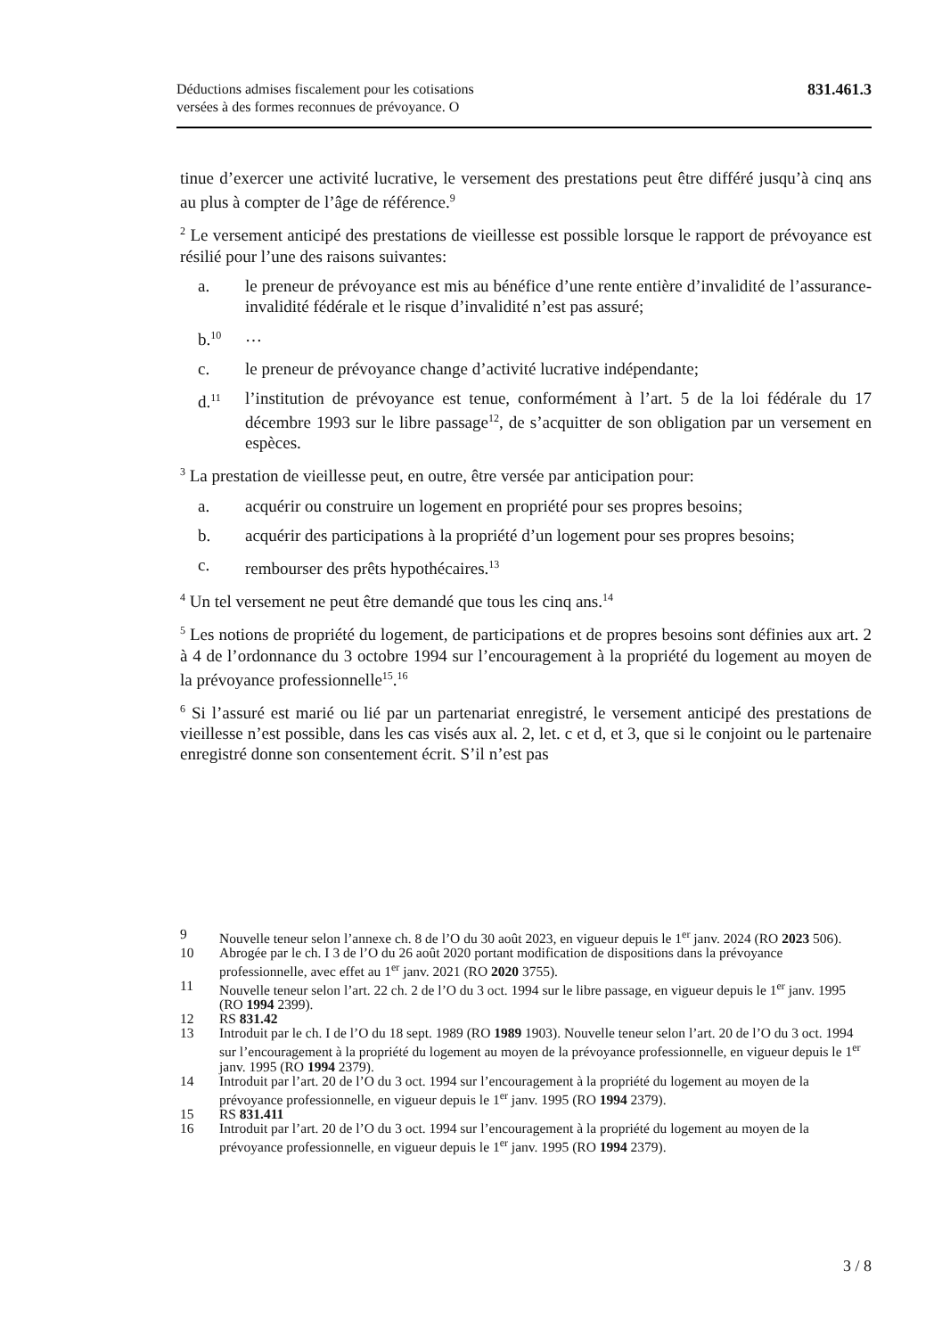Déductions admises fiscalement pour les cotisations
versées à des formes reconnues de prévoyance. O
831.461.3
tinue d’exercer une activité lucrative, le versement des prestations peut être différé jusqu’à cinq ans au plus à compter de l’âge de référence.<sup>9</sup>
<sup>2</sup> Le versement anticipé des prestations de vieillesse est possible lorsque le rapport de prévoyance est résilié pour l’une des raisons suivantes:
a. le preneur de prévoyance est mis au bénéfice d’une rente entière d’invalidité de l’assurance-invalidité fédérale et le risque d’invalidité n’est pas assuré;
b.<sup>10</sup> …
c. le preneur de prévoyance change d’activité lucrative indépendante;
d.<sup>11</sup> l’institution de prévoyance est tenue, conformément à l’art. 5 de la loi fédérale du 17 décembre 1993 sur le libre passage<sup>12</sup>, de s’acquitter de son obligation par un versement en espèces.
<sup>3</sup> La prestation de vieillesse peut, en outre, être versée par anticipation pour:
a. acquérir ou construire un logement en propriété pour ses propres besoins;
b. acquérir des participations à la propriété d’un logement pour ses propres besoins;
c. rembourser des prêts hypothécaires.<sup>13</sup>
<sup>4</sup> Un tel versement ne peut être demandé que tous les cinq ans.<sup>14</sup>
<sup>5</sup> Les notions de propriété du logement, de participations et de propres besoins sont définies aux art. 2 à 4 de l’ordonnance du 3 octobre 1994 sur l’encouragement à la propriété du logement au moyen de la prévoyance professionnelle<sup>15</sup>.<sup>16</sup>
<sup>6</sup> Si l’assuré est marié ou lié par un partenariat enregistré, le versement anticipé des prestations de vieillesse n’est possible, dans les cas visés aux al. 2, let. c et d, et 3, que si le conjoint ou le partenaire enregistré donne son consentement écrit. S’il n’est pas
9 Nouvelle teneur selon l’annexe ch. 8 de l’O du 30 août 2023, en vigueur depuis le 1<sup>er</sup> janv. 2024 (RO 2023 506).
10 Abrogée par le ch. I 3 de l’O du 26 août 2020 portant modification de dispositions dans la prévoyance professionnelle, avec effet au 1<sup>er</sup> janv. 2021 (RO 2020 3755).
11 Nouvelle teneur selon l’art. 22 ch. 2 de l’O du 3 oct. 1994 sur le libre passage, en vigueur depuis le 1<sup>er</sup> janv. 1995 (RO 1994 2399).
12 RS 831.42
13 Introduit par le ch. I de l’O du 18 sept. 1989 (RO 1989 1903). Nouvelle teneur selon l’art. 20 de l’O du 3 oct. 1994 sur l’encouragement à la propriété du logement au moyen de la prévoyance professionnelle, en vigueur depuis le 1<sup>er</sup> janv. 1995 (RO 1994 2379).
14 Introduit par l’art. 20 de l’O du 3 oct. 1994 sur l’encouragement à la propriété du logement au moyen de la prévoyance professionnelle, en vigueur depuis le 1<sup>er</sup> janv. 1995 (RO 1994 2379).
15 RS 831.411
16 Introduit par l’art. 20 de l’O du 3 oct. 1994 sur l’encouragement à la propriété du logement au moyen de la prévoyance professionnelle, en vigueur depuis le 1<sup>er</sup> janv. 1995 (RO 1994 2379).
3 / 8